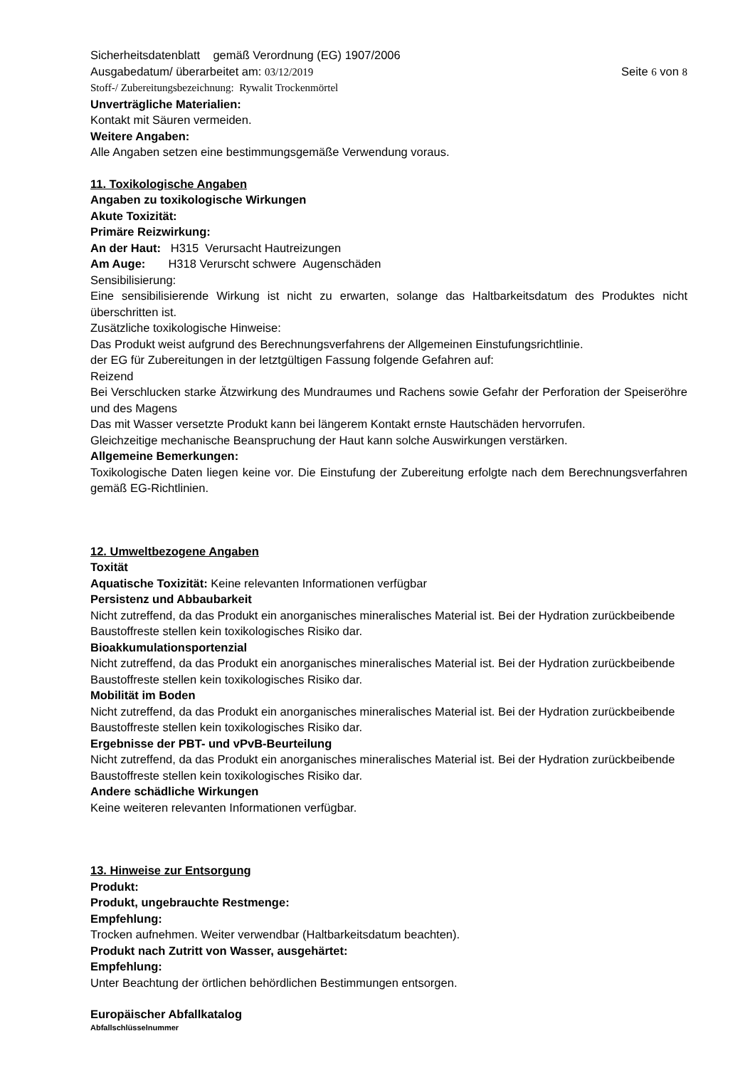Sicherheitsdatenblatt gemäß Verordnung (EG) 1907/2006
Ausgabedatum/ überarbeitet am: 03/12/2019 Seite 6 von 8
Stoff-/ Zubereitungsbezeichnung: Rywalit Trockenmörtel
Unverträgliche Materialien:
Kontakt mit Säuren vermeiden.
Weitere Angaben:
Alle Angaben setzen eine bestimmungsgemäße Verwendung voraus.
11. Toxikologische Angaben
Angaben zu toxikologische Wirkungen
Akute Toxizität:
Primäre Reizwirkung:
An der Haut: H315 Verursacht Hautreizungen
Am Auge: H318 Verurscht schwere Augenschäden
Sensibilisierung:
Eine sensibilisierende Wirkung ist nicht zu erwarten, solange das Haltbarkeitsdatum des Produktes nicht überschritten ist.
Zusätzliche toxikologische Hinweise:
Das Produkt weist aufgrund des Berechnungsverfahrens der Allgemeinen Einstufungsrichtlinie.
der EG für Zubereitungen in der letztgültigen Fassung folgende Gefahren auf:
Reizend
Bei Verschlucken starke Ätzwirkung des Mundraumes und Rachens sowie Gefahr der Perforation der Speiseröhre und des Magens
Das mit Wasser versetzte Produkt kann bei längerem Kontakt ernste Hautschäden hervorrufen.
Gleichzeitige mechanische Beanspruchung der Haut kann solche Auswirkungen verstärken.
Allgemeine Bemerkungen:
Toxikologische Daten liegen keine vor. Die Einstufung der Zubereitung erfolgte nach dem Berechnungsverfahren gemäß EG-Richtlinien.
12. Umweltbezogene Angaben
Toxität
Aquatische Toxizität: Keine relevanten Informationen verfügbar
Persistenz und Abbaubarkeit
Nicht zutreffend, da das Produkt ein anorganisches mineralisches Material ist. Bei der Hydration zurückbeibende Baustoffreste stellen kein toxikologisches Risiko dar.
Bioakkumulationsportenzial
Nicht zutreffend, da das Produkt ein anorganisches mineralisches Material ist. Bei der Hydration zurückbeibende Baustoffreste stellen kein toxikologisches Risiko dar.
Mobilität im Boden
Nicht zutreffend, da das Produkt ein anorganisches mineralisches Material ist. Bei der Hydration zurückbeibende Baustoffreste stellen kein toxikologisches Risiko dar.
Ergebnisse der PBT- und vPvB-Beurteilung
Nicht zutreffend, da das Produkt ein anorganisches mineralisches Material ist. Bei der Hydration zurückbeibende Baustoffreste stellen kein toxikologisches Risiko dar.
Andere schädliche Wirkungen
Keine weiteren relevanten Informationen verfügbar.
13. Hinweise zur Entsorgung
Produkt:
Produkt, ungebrauchte Restmenge:
Empfehlung:
Trocken aufnehmen. Weiter verwendbar (Haltbarkeitsdatum beachten).
Produkt nach Zutritt von Wasser, ausgehärtet:
Empfehlung:
Unter Beachtung der örtlichen behördlichen Bestimmungen entsorgen.
Europäischer Abfallkatalog
Abfallschlüsselnummer